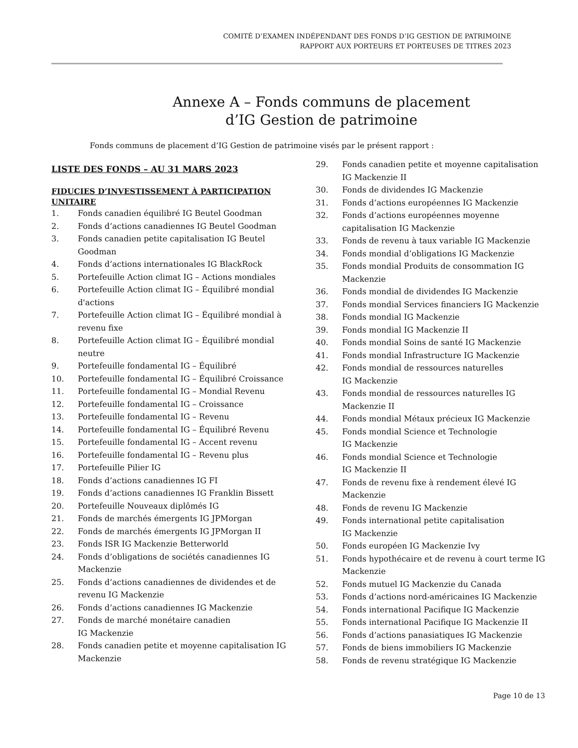COMITÉ D’EXAMEN INDÉPENDANT DES FONDS D’IG GESTION DE PATRIMOINE
RAPPORT AUX PORTEURS ET PORTEUSES DE TITRES 2023
Annexe A – Fonds communs de placement
d’IG Gestion de patrimoine
Fonds communs de placement d’IG Gestion de patrimoine visés par le présent rapport :
LISTE DES FONDS – AU 31 MARS 2023
FIDUCIES D’INVESTISSEMENT À PARTICIPATION
UNITAIRE
1. Fonds canadien équilibré IG Beutel Goodman
2. Fonds d’actions canadiennes IG Beutel Goodman
3. Fonds canadien petite capitalisation IG Beutel Goodman
4. Fonds d’actions internationales IG BlackRock
5. Portefeuille Action climat IG – Actions mondiales
6. Portefeuille Action climat IG – Équilibré mondial d'actions
7. Portefeuille Action climat IG – Équilibré mondial à revenu fixe
8. Portefeuille Action climat IG – Équilibré mondial neutre
9. Portefeuille fondamental IG – Équilibré
10. Portefeuille fondamental IG – Équilibré Croissance
11. Portefeuille fondamental IG – Mondial Revenu
12. Portefeuille fondamental IG – Croissance
13. Portefeuille fondamental IG – Revenu
14. Portefeuille fondamental IG – Équilibré Revenu
15. Portefeuille fondamental IG – Accent revenu
16. Portefeuille fondamental IG – Revenu plus
17. Portefeuille Pilier IG
18. Fonds d’actions canadiennes IG FI
19. Fonds d’actions canadiennes IG Franklin Bissett
20. Portefeuille Nouveaux diplômés IG
21. Fonds de marchés émergents IG JPMorgan
22. Fonds de marchés émergents IG JPMorgan II
23. Fonds ISR IG Mackenzie Betterworld
24. Fonds d’obligations de sociétés canadiennes IG Mackenzie
25. Fonds d’actions canadiennes de dividendes et de revenu IG Mackenzie
26. Fonds d’actions canadiennes IG Mackenzie
27. Fonds de marché monétaire canadien
IG Mackenzie
28. Fonds canadien petite et moyenne capitalisation IG Mackenzie
29. Fonds canadien petite et moyenne capitalisation IG Mackenzie II
30. Fonds de dividendes IG Mackenzie
31. Fonds d’actions européennes IG Mackenzie
32. Fonds d’actions européennes moyenne capitalisation IG Mackenzie
33. Fonds de revenu à taux variable IG Mackenzie
34. Fonds mondial d’obligations IG Mackenzie
35. Fonds mondial Produits de consommation IG Mackenzie
36. Fonds mondial de dividendes IG Mackenzie
37. Fonds mondial Services financiers IG Mackenzie
38. Fonds mondial IG Mackenzie
39. Fonds mondial IG Mackenzie II
40. Fonds mondial Soins de santé IG Mackenzie
41. Fonds mondial Infrastructure IG Mackenzie
42. Fonds mondial de ressources naturelles
IG Mackenzie
43. Fonds mondial de ressources naturelles IG Mackenzie II
44. Fonds mondial Métaux précieux IG Mackenzie
45. Fonds mondial Science et Technologie
IG Mackenzie
46. Fonds mondial Science et Technologie
IG Mackenzie II
47. Fonds de revenu fixe à rendement élevé IG Mackenzie
48. Fonds de revenu IG Mackenzie
49. Fonds international petite capitalisation
IG Mackenzie
50. Fonds européen IG Mackenzie Ivy
51. Fonds hypothécaire et de revenu à court terme IG Mackenzie
52. Fonds mutuel IG Mackenzie du Canada
53. Fonds d’actions nord-américaines IG Mackenzie
54. Fonds international Pacifique IG Mackenzie
55. Fonds international Pacifique IG Mackenzie II
56. Fonds d’actions panasiatiques IG Mackenzie
57. Fonds de biens immobiliers IG Mackenzie
58. Fonds de revenu stratégique IG Mackenzie
Page 10 de 13